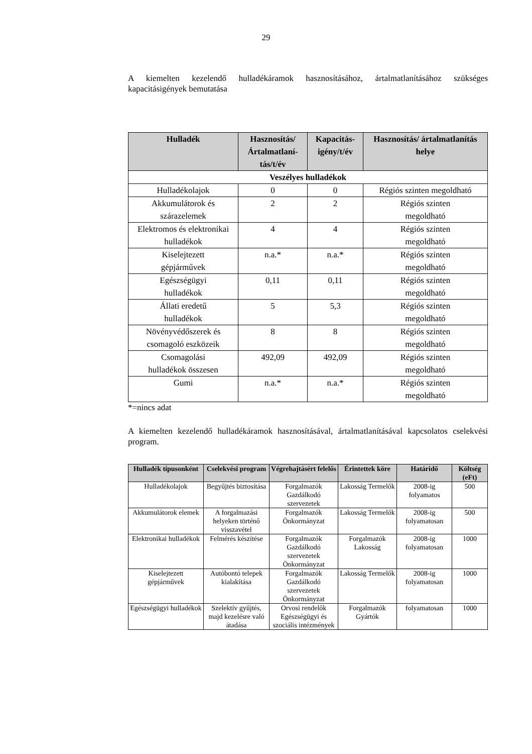29
A kiemelten kezelendő hulladékáramok hasznosításához, ártalmatlanításához szükséges kapacitásigények bemutatása
| Hulladék | Hasznosítás/ Ártalmatlaní-tás/t/év | Kapacitás-igény/t/év | Hasznosítás/ ártalmatlanítás helye |
| --- | --- | --- | --- |
| Veszélyes hulladékok | | | |
| Hulladékolajok | 0 | 0 | Régiós szinten megoldható |
| Akkumulátorok és szárazelemek | 2 | 2 | Régiós szinten megoldható |
| Elektromos és elektronikai hulladékok | 4 | 4 | Régiós szinten megoldható |
| Kiselejtezett gépjárművek | n.a.* | n.a.* | Régiós szinten megoldható |
| Egészségügyi hulladékok | 0,11 | 0,11 | Régiós szinten megoldható |
| Állati eredetű hulladékok | 5 | 5,3 | Régiós szinten megoldható |
| Növényvédőszerek és csomagoló eszközeik | 8 | 8 | Régiós szinten megoldható |
| Csomagolási hulladékok összesen | 492,09 | 492,09 | Régiós szinten megoldható |
| Gumi | n.a.* | n.a.* | Régiós szinten megoldható |
*=nincs adat
A kiemelten kezelendő hulladékáramok hasznosításával, ártalmatlanításával kapcsolatos cselekvési program.
| Hulladék típusonként | Cselekvési program | Végrehajtásért felelős | Érintettek köre | Határidő | Költség (eFt) |
| --- | --- | --- | --- | --- | --- |
| Hulladékolajok | Begyűjtés biztosítása | Forgalmazók Gazdálkodó szervezetek | Lakosság Termelők | 2008-ig folyamatos | 500 |
| Akkumulátorok elemek | A forgalmazási helyeken történő visszavétel | Forgalmazók Önkormányzat | Lakosság Termelők | 2008-ig folyamatosan | 500 |
| Elektronikai hulladékok | Felmérés készítése | Forgalmazók Gazdálkodó szervezetek Önkormányzat | Forgalmazók Lakosság | 2008-ig folyamatosan | 1000 |
| Kiselejtezett gépjárművek | Autóbontó telepek kialakítása | Forgalmazók Gazdálkodó szervezetek Önkormányzat | Lakosság Termelők | 2008-ig folyamatosan | 1000 |
| Egészségügyi hulladékok | Szelektív gyűjtés, majd kezelésre való átadása | Orvosi rendelők Egészségügyi és szociális intézmények | Forgalmazók Gyártók | folyamatosan | 1000 |